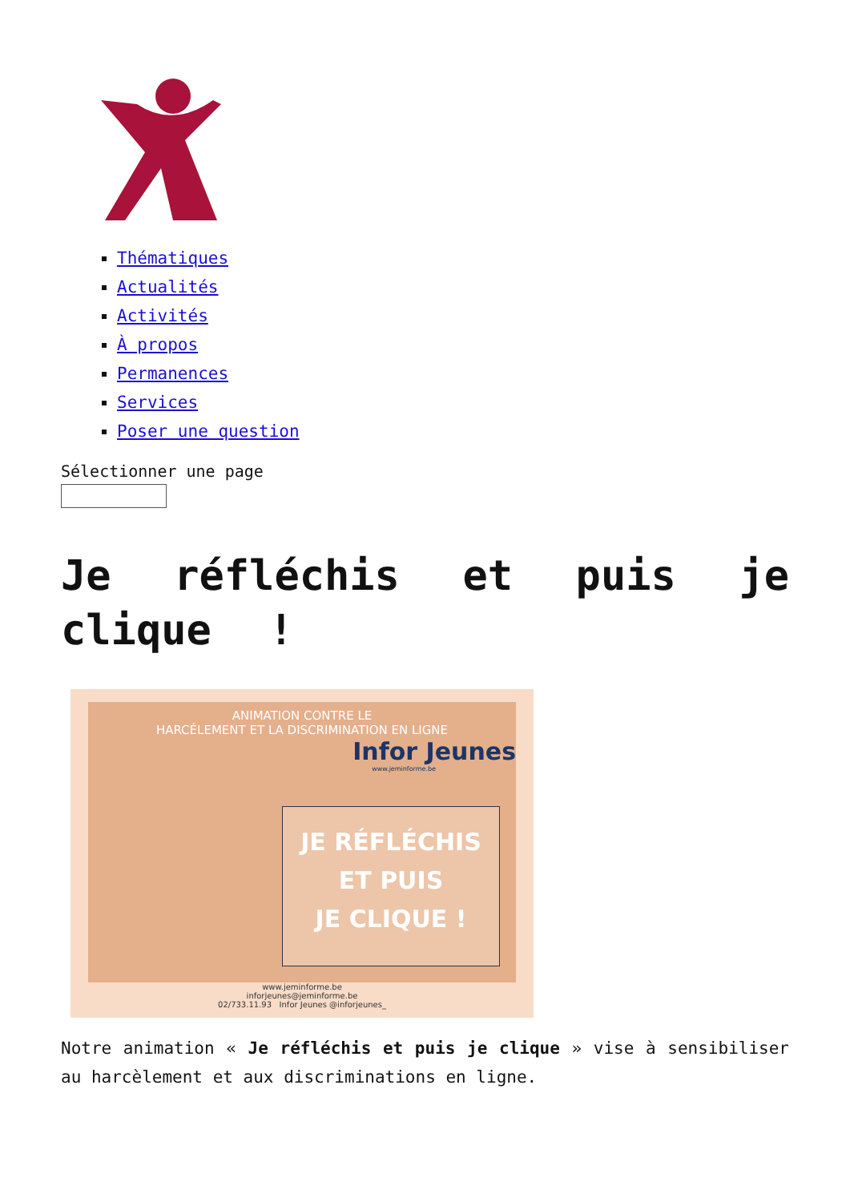Thématiques
Actualités
Activités
À propos
Permanences
Services
Poser une question
Sélectionner une page
Je réfléchis et puis je clique !
ANIMATION CONTRE LE
HARCÉLEMENT ET LA DISCRIMINATION EN LIGNE
Infor Jeunes
www.jeminforme.be
JE RÉFLÉCHIS
ET PUIS
JE CLIQUE !
www.jeminforme.be
inforjeunes@jeminforme.be
02/733.11.93 Infor Jeunes @inforjeunes_
Notre animation « Je réfléchis et puis je clique » vise à sensibiliser au harcèlement et aux discriminations en ligne.